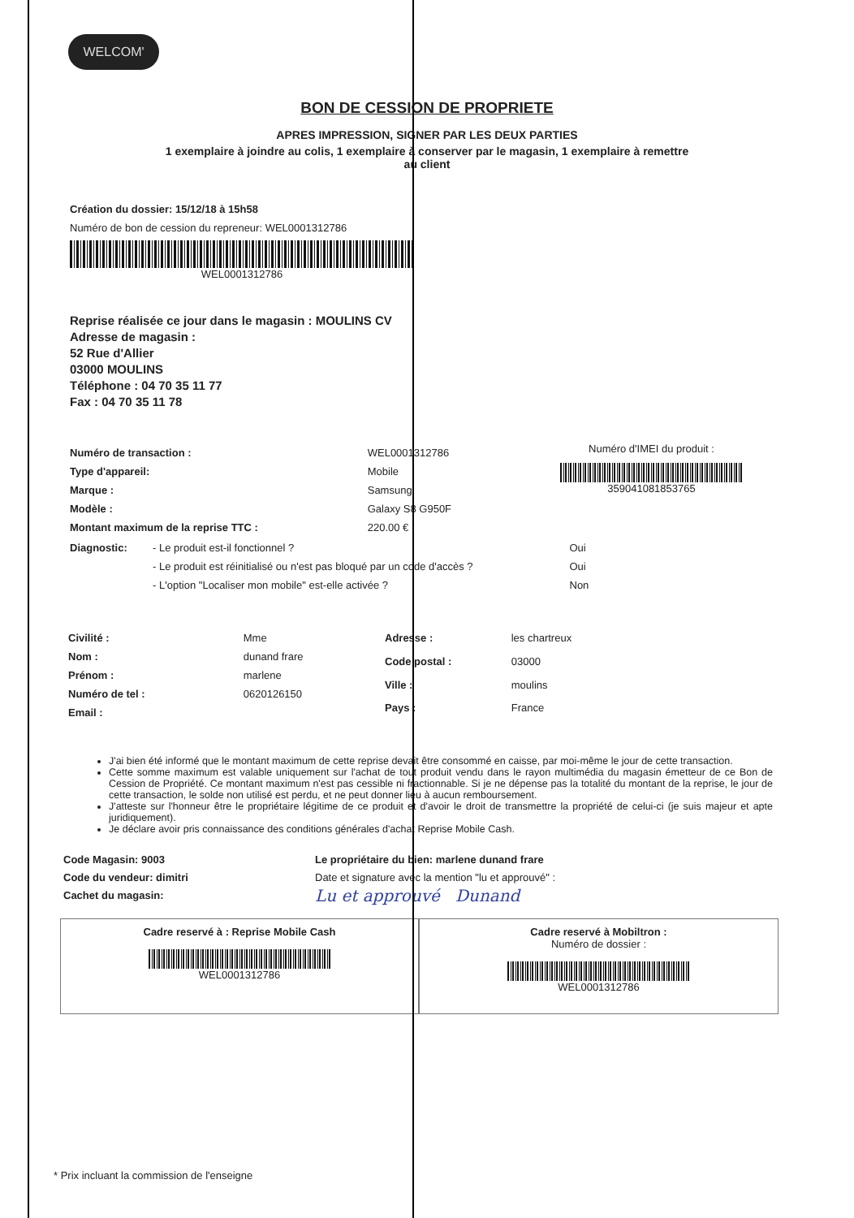WELCOM'
BON DE CESSION DE PROPRIETE
APRES IMPRESSION, SIGNER PAR LES DEUX PARTIES
1 exemplaire à joindre au colis, 1 exemplaire à conserver par le magasin, 1 exemplaire à remettre au client
Création du dossier: 15/12/18 à 15h58
Numéro de bon de cession du repreneur: WEL0001312786
WEL0001312786
Reprise réalisée ce jour dans le magasin : MOULINS CV
Adresse de magasin :
52 Rue d'Allier
03000 MOULINS
Téléphone : 04 70 35 11 77
Fax : 04 70 35 11 78
| Numéro de transaction : | WEL0001312786 |
| Type d'appareil: | Mobile |
| Marque : | Samsung |
| Modèle : | Galaxy S8 G950F |
| Montant maximum de la reprise TTC : | 220.00 € |
Numéro d'IMEI du produit :
359041081853765
| Diagnostic: | - Le produit est-il fonctionnel ? | Oui |
| | - Le produit est réinitialisé ou n'est pas bloqué par un code d'accès ? | Oui |
| | - L'option "Localiser mon mobile" est-elle activée ? | Non |
| Civilité : | Mme |
| Nom : | dunand frare |
| Prénom : | marlene |
| Numéro de tel : | 0620126150 |
| Email : | |
| Adresse : | les chartreux |
| Code postal : | 03000 |
| Ville : | moulins |
| Pays : | France |
J'ai bien été informé que le montant maximum de cette reprise devait être consommé en caisse, par moi-même le jour de cette transaction.
Cette somme maximum est valable uniquement sur l'achat de tout produit vendu dans le rayon multimédia du magasin émetteur de ce Bon de Cession de Propriété. Ce montant maximum n'est pas cessible ni fractionnable. Si je ne dépense pas la totalité du montant de la reprise, le jour de cette transaction, le solde non utilisé est perdu, et ne peut donner lieu à aucun remboursement.
J'atteste sur l'honneur être le propriétaire légitime de ce produit et d'avoir le droit de transmettre la propriété de celui-ci (je suis majeur et apte juridiquement).
Je déclare avoir pris connaissance des conditions générales d'achat Reprise Mobile Cash.
Code Magasin: 9003
Code du vendeur: dimitri
Cachet du magasin:
Le propriétaire du bien: marlene dunand frare
Date et signature avec la mention "lu et approuvé" :
Lu et approuvé Dunand
Cadre reservé à : Reprise Mobile Cash
WEL0001312786
Cadre reservé à Mobiltron :
Numéro de dossier :
WEL0001312786
* Prix incluant la commission de l'enseigne